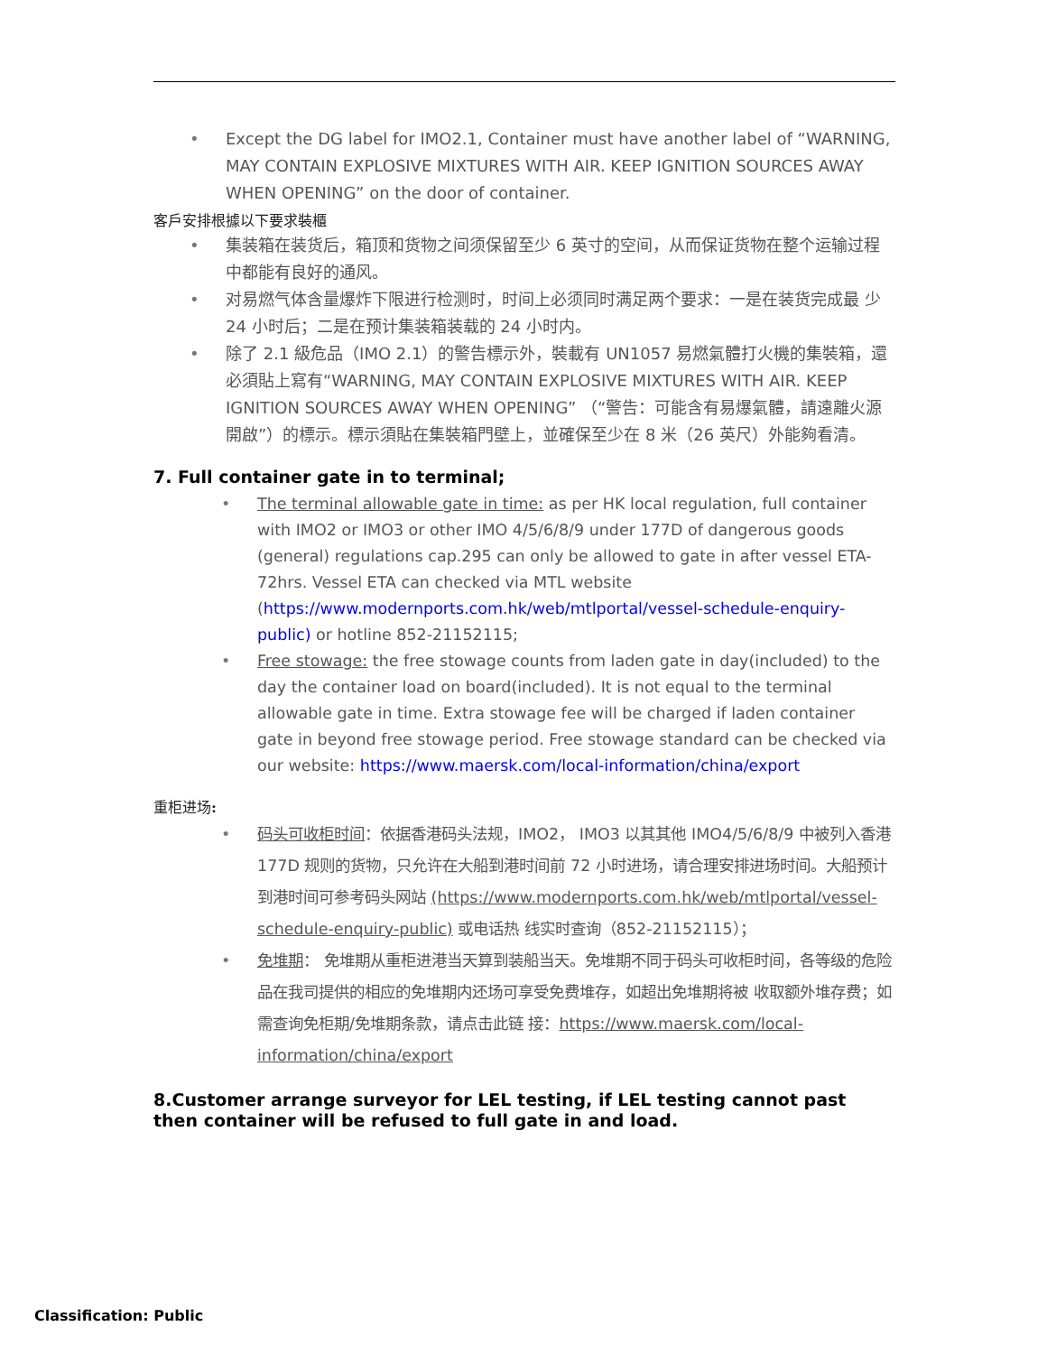• Except the DG label for IMO2.1, Container must have another label of “WARNING, MAY CONTAIN EXPLOSIVE MIXTURES WITH AIR. KEEP IGNITION SOURCES AWAY WHEN OPENING” on the door of container.
客戶安排根據以下要求裝櫃
• 集装箱在装货后，箱顶和货物之间须保留至少 6 英寸的空间，从而保证货物在整个运输过程中都能有良好的通风。
• 对易燃气体含量爆炸下限进行检测时，时间上必须同时满足两个要求：一是在装货完成最 少 24 小时后；二是在预计集装箱装载的 24 小时内。
• 除了 2.1 級危品（IMO 2.1）的警告標示外，裝載有 UN1057 易燃氣體打火機的集裝箱，還必須貼上寫有“WARNING, MAY CONTAIN EXPLOSIVE MIXTURES WITH AIR. KEEP IGNITION SOURCES AWAY WHEN OPENING” （“警告：可能含有易爆氣體，請遠離火源開啟”）的標示。標示須貼在集裝箱門壁上，並確保至少在 8 米（26 英尺）外能夠看清。
7. Full container gate in to terminal;
• The terminal allowable gate in time: as per HK local regulation, full container with IMO2 or IMO3 or other IMO 4/5/6/8/9 under 177D of dangerous goods (general) regulations cap.295 can only be allowed to gate in after vessel ETA- 72hrs. Vessel ETA can checked via MTL website (https://www.modernports.com.hk/web/mtlportal/vessel-schedule-enquiry-public) or hotline 852-21152115;
• Free stowage: the free stowage counts from laden gate in day(included) to the day the container load on board(included). It is not equal to the terminal allowable gate in time. Extra stowage fee will be charged if laden container gate in beyond free stowage period. Free stowage standard can be checked via our website: https://www.maersk.com/local-information/china/export
重柜进场:
• 码头可收柜时间：依据香港码头法规，IMO2， IMO3 以其其他 IMO4/5/6/8/9 中被列入香港 177D 规则的货物，只允许在大船到港时间前 72 小时进场，请合理安排进场时间。大船预计到港时间可参考码头网站 (https://www.modernports.com.hk/web/mtlportal/vessel-schedule-enquiry-public) 或电话热 线实时查询（852-21152115）；
• 免堆期： 免堆期从重柜进港当天算到装船当天。免堆期不同于码头可收柜时间，各等级的危险品在我司提供的相应的免堆期内还场可享受免费堆存，如超出免堆期将被 收取额外堆存费；如需查询免柜期/免堆期条款，请点击此链 接：https://www.maersk.com/local-information/china/export
8.Customer arrange surveyor for LEL testing, if LEL testing cannot past then container will be refused to full gate in and load.
Classification: Public